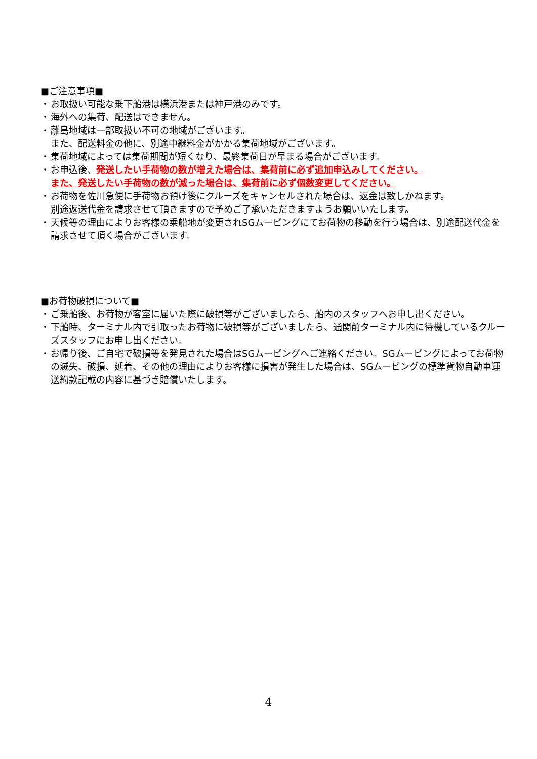■ご注意事項■
・ お取扱い可能な乗下船港は横浜港または神戸港のみです。
・ 海外への集荷、配送はできません。
・ 離島地域は一部取扱い不可の地域がございます。
また、配送料金の他に、別途中継料金がかかる集荷地域がございます。
・ 集荷地域によっては集荷期間が短くなり、最終集荷日が早まる場合がございます。
・ お申込後、発送したい手荷物の数が増えた場合は、集荷前に必ず追加申込みしてください。
また、発送したい手荷物の数が減った場合は、集荷前に必ず個数変更してください。
・ お荷物を佐川急便に手荷物お預け後にクルーズをキャンセルされた場合は、返金は致しかねます。
別途返送代金を請求させて頂きますので予めご了承いただきますようお願いいたします。
・ 天候等の理由によりお客様の乗船地が変更されSGムービングにてお荷物の移動を行う場合は、別途配送代金を請求させて頂く場合がございます。
■お荷物破損について■
・ ご乗船後、お荷物が客室に届いた際に破損等がございましたら、船内のスタッフへお申し出ください。
・ 下船時、ターミナル内で引取ったお荷物に破損等がございましたら、通関前ターミナル内に待機しているクルーズスタッフにお申し出ください。
・ お帰り後、ご自宅で破損等を発見された場合はSGムービングへご連絡ください。SGムービングによってお荷物の滅失、破損、延着、その他の理由によりお客様に損害が発生した場合は、SGムービングの標準貨物自動車運送約款記載の内容に基づき賠償いたします。
4